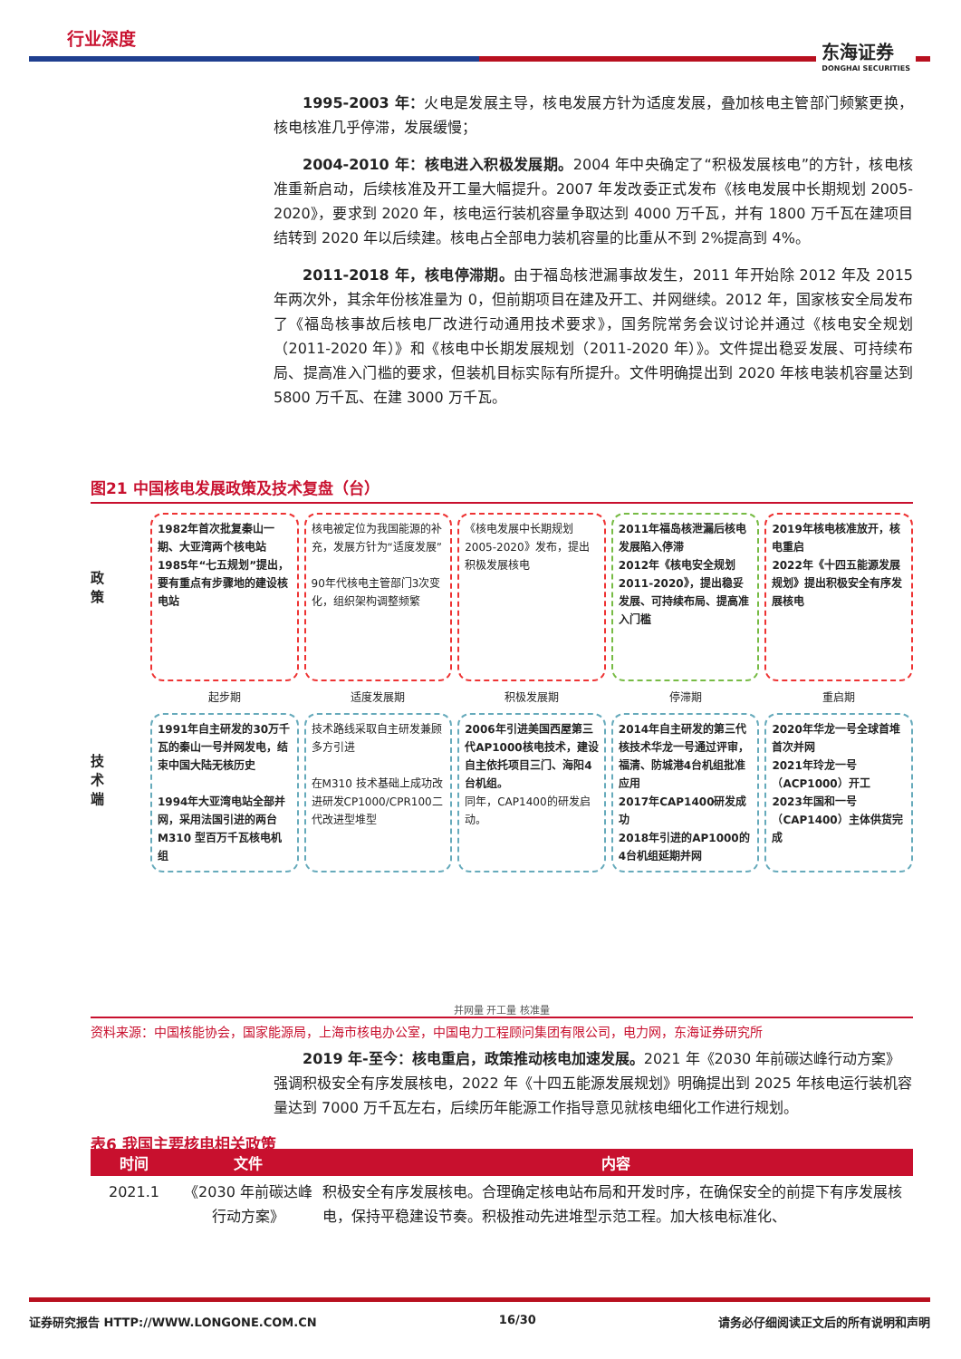行业深度
东海证券
DONGHAI SECURITIES
1995-2003 年：火电是发展主导，核电发展方针为适度发展，叠加核电主管部门频繁更换，核电核准几乎停滞，发展缓慢；
2004-2010 年：核电进入积极发展期。2004 年中央确定了“积极发展核电”的方针，核电核准重新启动，后续核准及开工量大幅提升。2007 年发改委正式发布《核电发展中长期规划 2005-2020》，要求到 2020 年，核电运行装机容量争取达到 4000 万千瓦，并有 1800 万千瓦在建项目结转到 2020 年以后续建。核电占全部电力装机容量的比重从不到 2%提高到 4%。
2011-2018 年，核电停滞期。由于福岛核泄漏事故发生，2011 年开始除 2012 年及 2015 年两次外，其余年份核准量为 0，但前期项目在建及开工、并网继续。2012 年，国家核安全局发布了《福岛核事故后核电厂改进行动通用技术要求》，国务院常务会议讨论并通过《核电安全规划（2011-2020 年）》和《核电中长期发展规划（2011-2020 年）》。文件提出稳妥发展、可持续布局、提高准入门槛的要求，但装机目标实际有所提升。文件明确提出到 2020 年核电装机容量达到 5800 万千瓦、在建 3000 万千瓦。
图21 中国核电发展政策及技术复盘（台）
政
策
技
术
端
1982年首次批复秦山一期、大亚湾两个核电站
1985年“七五规划”提出，要有重点有步骤地的建设核电站
起步期
1991年自主研发的30万千瓦的秦山一号并网发电，结束中国大陆无核历史
1994年大亚湾电站全部并网，采用法国引进的两台M310 型百万千瓦核电机组
核电被定位为我国能源的补充，发展方针为“适度发展”
90年代核电主管部门3次变化，组织架构调整频繁
适度发展期
技术路线采取自主研发兼顾多方引进
在M310 技术基础上成功改进研发CP1000/CPR100二代改进型堆型
《核电发展中长期规划2005-2020》发布，提出积极发展核电
积极发展期
2006年引进美国西屋第三代AP1000核电技术，建设自主依托项目三门、海阳4台机组。
同年，CAP1400的研发启动。
2011年福岛核泄漏后核电发展陷入停滞
2012年《核电安全规划2011-2020》，提出稳妥发展、可持续布局、提高准入门槛
停滞期
2014年自主研发的第三代核技术华龙一号通过评审，福清、防城港4台机组批准应用
2017年CAP1400研发成功
2018年引进的AP1000的4台机组延期并网
2019年核电核准放开，核电重启
2022年《十四五能源发展规划》提出积极安全有序发展核电
重启期
2020年华龙一号全球首堆首次并网
2021年玲龙一号（ACP1000）开工
2023年国和一号（CAP1400）主体供货完成
并网量 开工量 核准量
资料来源：中国核能协会，国家能源局，上海市核电办公室，中国电力工程顾问集团有限公司，电力网，东海证券研究所
2019 年-至今：核电重启，政策推动核电加速发展。2021 年《2030 年前碳达峰行动方案》强调积极安全有序发展核电，2022 年《十四五能源发展规划》明确提出到 2025 年核电运行装机容量达到 7000 万千瓦左右，后续历年能源工作指导意见就核电细化工作进行规划。
表6 我国主要核电相关政策
| 时间 | 文件 | 内容 |
| --- | --- | --- |
| 2021.1 | 《2030 年前碳达峰行动方案》 | 积极安全有序发展核电。合理确定核电站布局和开发时序，在确保安全的前提下有序发展核电，保持平稳建设节奏。积极推动先进堆型示范工程。加大核电标准化、 |
证券研究报告 HTTP://WWW.LONGONE.COM.CN 16/30 请务必仔细阅读正文后的所有说明和声明